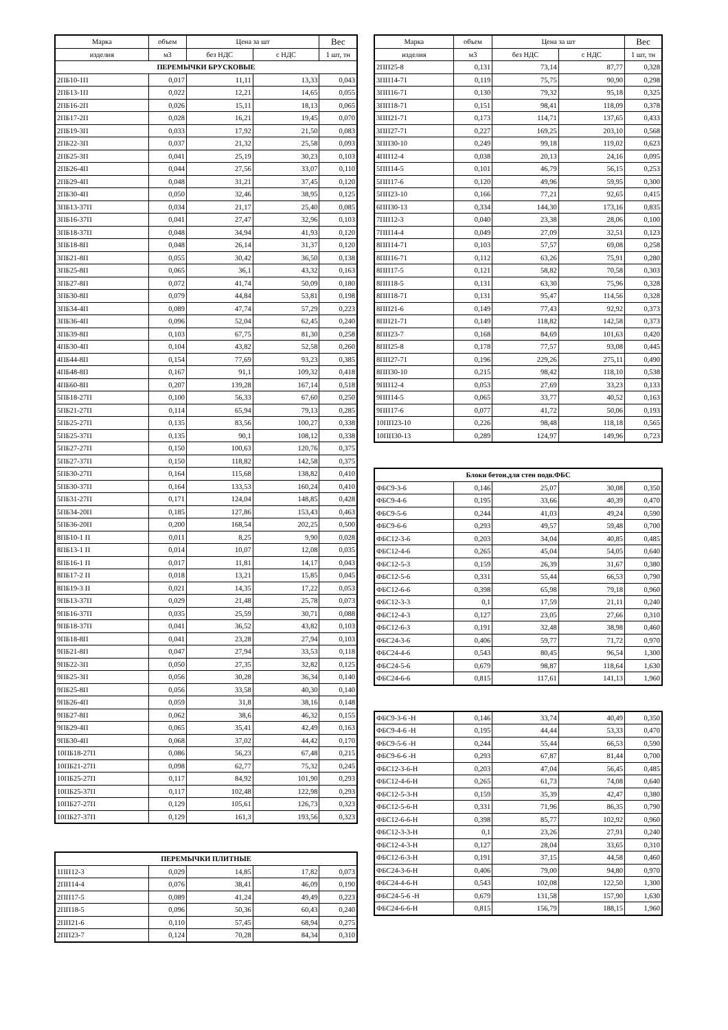| Марка | объем | Цена за шт | | Вес |
| --- | --- | --- | --- | --- |
| изделия | м3 | без НДС | с НДС | 1 шт, тн |
| ПЕРЕМЫЧКИ БРУСКОВЫЕ | | | | |
| 2ПБ10-1П | 0,017 | 11,11 | 13,33 | 0,043 |
| 2ПБ13-1П | 0,022 | 12,21 | 14,65 | 0,055 |
| 2ПБ16-2П | 0,026 | 15,11 | 18,13 | 0,065 |
| 2ПБ17-2П | 0,028 | 16,21 | 19,45 | 0,070 |
| 2ПБ19-3П | 0,033 | 17,92 | 21,50 | 0,083 |
| 2ПБ22-3П | 0,037 | 21,32 | 25,58 | 0,093 |
| 2ПБ25-3П | 0,041 | 25,19 | 30,23 | 0,103 |
| 2ПБ26-4П | 0,044 | 27,56 | 33,07 | 0,110 |
| 2ПБ29-4П | 0,048 | 31,21 | 37,45 | 0,120 |
| 2ПБ30-4П | 0,050 | 32,46 | 38,95 | 0,125 |
| 3ПБ13-37П | 0,034 | 21,17 | 25,40 | 0,085 |
| 3ПБ16-37П | 0,041 | 27,47 | 32,96 | 0,103 |
| 3ПБ18-37П | 0,048 | 34,94 | 41,93 | 0,120 |
| 3ПБ18-8П | 0,048 | 26,14 | 31,37 | 0,120 |
| 3ПБ21-8П | 0,055 | 30,42 | 36,50 | 0,138 |
| 3ПБ25-8П | 0,065 | 36,1 | 43,32 | 0,163 |
| 3ПБ27-8П | 0,072 | 41,74 | 50,09 | 0,180 |
| 3ПБ30-8П | 0,079 | 44,84 | 53,81 | 0,198 |
| 3ПБ34-4П | 0,089 | 47,74 | 57,29 | 0,223 |
| 3ПБ36-4П | 0,096 | 52,04 | 62,45 | 0,240 |
| 3ПБ39-8П | 0,103 | 67,75 | 81,30 | 0,258 |
| 4ПБ30-4П | 0,104 | 43,82 | 52,58 | 0,260 |
| 4ПБ44-8П | 0,154 | 77,69 | 93,23 | 0,385 |
| 4ПБ48-8П | 0,167 | 91,1 | 109,32 | 0,418 |
| 4ПБ60-8П | 0,207 | 139,28 | 167,14 | 0,518 |
| 5ПБ18-27П | 0,100 | 56,33 | 67,60 | 0,250 |
| 5ПБ21-27П | 0,114 | 65,94 | 79,13 | 0,285 |
| 5ПБ25-27П | 0,135 | 83,56 | 100,27 | 0,338 |
| 5ПБ25-37П | 0,135 | 90,1 | 108,12 | 0,338 |
| 5ПБ27-27П | 0,150 | 100,63 | 120,76 | 0,375 |
| 5ПБ27-37П | 0,150 | 118,82 | 142,58 | 0,375 |
| 5ПБ30-27П | 0,164 | 115,68 | 138,82 | 0,410 |
| 5ПБ30-37П | 0,164 | 133,53 | 160,24 | 0,410 |
| 5ПБ31-27П | 0,171 | 124,04 | 148,85 | 0,428 |
| 5ПБ34-20П | 0,185 | 127,86 | 153,43 | 0,463 |
| 5ПБ36-20П | 0,200 | 168,54 | 202,25 | 0,500 |
| 8ПБ10-1 П | 0,011 | 8,25 | 9,90 | 0,028 |
| 8ПБ13-1 П | 0,014 | 10,07 | 12,08 | 0,035 |
| 8ПБ16-1 П | 0,017 | 11,81 | 14,17 | 0,043 |
| 8ПБ17-2 П | 0,018 | 13,21 | 15,85 | 0,045 |
| 8ПБ19-3 П | 0,021 | 14,35 | 17,22 | 0,053 |
| 9ПБ13-37П | 0,029 | 21,48 | 25,78 | 0,073 |
| 9ПБ16-37П | 0,035 | 25,59 | 30,71 | 0,088 |
| 9ПБ18-37П | 0,041 | 36,52 | 43,82 | 0,103 |
| 9ПБ18-8П | 0,041 | 23,28 | 27,94 | 0,103 |
| 9ПБ21-8П | 0,047 | 27,94 | 33,53 | 0,118 |
| 9ПБ22-3П | 0,050 | 27,35 | 32,82 | 0,125 |
| 9ПБ25-3П | 0,056 | 30,28 | 36,34 | 0,140 |
| 9ПБ25-8П | 0,056 | 33,58 | 40,30 | 0,140 |
| 9ПБ26-4П | 0,059 | 31,8 | 38,16 | 0,148 |
| 9ПБ27-8П | 0,062 | 38,6 | 46,32 | 0,155 |
| 9ПБ29-4П | 0,065 | 35,41 | 42,49 | 0,163 |
| 9ПБ30-4П | 0,068 | 37,02 | 44,42 | 0,170 |
| 10ПБ18-27П | 0,086 | 56,23 | 67,48 | 0,215 |
| 10ПБ21-27П | 0,098 | 62,77 | 75,32 | 0,245 |
| 10ПБ25-27П | 0,117 | 84,92 | 101,90 | 0,293 |
| 10ПБ25-37П | 0,117 | 102,48 | 122,98 | 0,293 |
| 10ПБ27-27П | 0,129 | 105,61 | 126,73 | 0,323 |
| 10ПБ27-37П | 0,129 | 161,3 | 193,56 | 0,323 |
| ПЕРЕМЫЧКИ ПЛИТНЫЕ | | | | |
| 1ПП12-3 | 0,029 | 14,85 | 17,82 | 0,073 |
| 2ПП14-4 | 0,076 | 38,41 | 46,09 | 0,190 |
| 2ПП17-5 | 0,089 | 41,24 | 49,49 | 0,223 |
| 2ПП18-5 | 0,096 | 50,36 | 60,43 | 0,240 |
| 2ПП21-6 | 0,110 | 57,45 | 68,94 | 0,275 |
| 2ПП23-7 | 0,124 | 70,28 | 84,34 | 0,310 |
| Марка | объем | Цена за шт | | Вес |
| --- | --- | --- | --- | --- |
| изделия | м3 | без НДС | с НДС | 1 шт, тн |
| 2ПП25-8 | 0,131 | 73,14 | 87,77 | 0,328 |
| 3ПП14-71 | 0,119 | 75,75 | 90,90 | 0,298 |
| 3ПП16-71 | 0,130 | 79,32 | 95,18 | 0,325 |
| 3ПП18-71 | 0,151 | 98,41 | 118,09 | 0,378 |
| 3ПП21-71 | 0,173 | 114,71 | 137,65 | 0,433 |
| 3ПП27-71 | 0,227 | 169,25 | 203,10 | 0,568 |
| 3ПП30-10 | 0,249 | 99,18 | 119,02 | 0,623 |
| 4ПП12-4 | 0,038 | 20,13 | 24,16 | 0,095 |
| 5ПП14-5 | 0,101 | 46,79 | 56,15 | 0,253 |
| 5ПП17-6 | 0,120 | 49,96 | 59,95 | 0,300 |
| 5ПП23-10 | 0,166 | 77,21 | 92,65 | 0,415 |
| 6ПП30-13 | 0,334 | 144,30 | 173,16 | 0,835 |
| 7ПП12-3 | 0,040 | 23,38 | 28,06 | 0,100 |
| 7ПП14-4 | 0,049 | 27,09 | 32,51 | 0,123 |
| 8ПП14-71 | 0,103 | 57,57 | 69,08 | 0,258 |
| 8ПП16-71 | 0,112 | 63,26 | 75,91 | 0,280 |
| 8ПП17-5 | 0,121 | 58,82 | 70,58 | 0,303 |
| 8ПП18-5 | 0,131 | 63,30 | 75,96 | 0,328 |
| 8ПП18-71 | 0,131 | 95,47 | 114,56 | 0,328 |
| 8ПП21-6 | 0,149 | 77,43 | 92,92 | 0,373 |
| 8ПП21-71 | 0,149 | 118,82 | 142,58 | 0,373 |
| 8ПП23-7 | 0,168 | 84,69 | 101,63 | 0,420 |
| 8ПП25-8 | 0,178 | 77,57 | 93,08 | 0,445 |
| 8ПП27-71 | 0,196 | 229,26 | 275,11 | 0,490 |
| 8ПП30-10 | 0,215 | 98,42 | 118,10 | 0,538 |
| 9ПП12-4 | 0,053 | 27,69 | 33,23 | 0,133 |
| 9ПП14-5 | 0,065 | 33,77 | 40,52 | 0,163 |
| 9ПП17-6 | 0,077 | 41,72 | 50,06 | 0,193 |
| 10ПП23-10 | 0,226 | 98,48 | 118,18 | 0,565 |
| 10ПП30-13 | 0,289 | 124,97 | 149,96 | 0,723 |
| Блоки бетон.для стен подв.ФБС | | | | |
| ФБС9-3-6 | 0,146 | 25,07 | 30,08 | 0,350 |
| ФБС9-4-6 | 0,195 | 33,66 | 40,39 | 0,470 |
| ФБС9-5-6 | 0,244 | 41,03 | 49,24 | 0,590 |
| ФБС9-6-6 | 0,293 | 49,57 | 59,48 | 0,700 |
| ФБС12-3-6 | 0,203 | 34,04 | 40,85 | 0,485 |
| ФБС12-4-6 | 0,265 | 45,04 | 54,05 | 0,640 |
| ФБС12-5-3 | 0,159 | 26,39 | 31,67 | 0,380 |
| ФБС12-5-6 | 0,331 | 55,44 | 66,53 | 0,790 |
| ФБС12-6-6 | 0,398 | 65,98 | 79,18 | 0,960 |
| ФБС12-3-3 | 0,1 | 17,59 | 21,11 | 0,240 |
| ФБС12-4-3 | 0,127 | 23,05 | 27,66 | 0,310 |
| ФБС12-6-3 | 0,191 | 32,48 | 38,98 | 0,460 |
| ФБС24-3-6 | 0,406 | 59,77 | 71,72 | 0,970 |
| ФБС24-4-6 | 0,543 | 80,45 | 96,54 | 1,300 |
| ФБС24-5-6 | 0,679 | 98,87 | 118,64 | 1,630 |
| ФБС24-6-6 | 0,815 | 117,61 | 141,13 | 1,960 |
| ФБС9-3-6 -Н | 0,146 | 33,74 | 40,49 | 0,350 |
| ФБС9-4-6 -Н | 0,195 | 44,44 | 53,33 | 0,470 |
| ФБС9-5-6 -Н | 0,244 | 55,44 | 66,53 | 0,590 |
| ФБС9-6-6 -Н | 0,293 | 67,87 | 81,44 | 0,700 |
| ФБС12-3-6-Н | 0,203 | 47,04 | 56,45 | 0,485 |
| ФБС12-4-6-Н | 0,265 | 61,73 | 74,08 | 0,640 |
| ФБС12-5-3-Н | 0,159 | 35,39 | 42,47 | 0,380 |
| ФБС12-5-6-Н | 0,331 | 71,96 | 86,35 | 0,790 |
| ФБС12-6-6-Н | 0,398 | 85,77 | 102,92 | 0,960 |
| ФБС12-3-3-Н | 0,1 | 23,26 | 27,91 | 0,240 |
| ФБС12-4-3-Н | 0,127 | 28,04 | 33,65 | 0,310 |
| ФБС12-6-3-Н | 0,191 | 37,15 | 44,58 | 0,460 |
| ФБС24-3-6-Н | 0,406 | 79,00 | 94,80 | 0,970 |
| ФБС24-4-6-Н | 0,543 | 102,08 | 122,50 | 1,300 |
| ФБС24-5-6 -Н | 0,679 | 131,58 | 157,90 | 1,630 |
| ФБС24-6-6-Н | 0,815 | 156,79 | 188,15 | 1,960 |